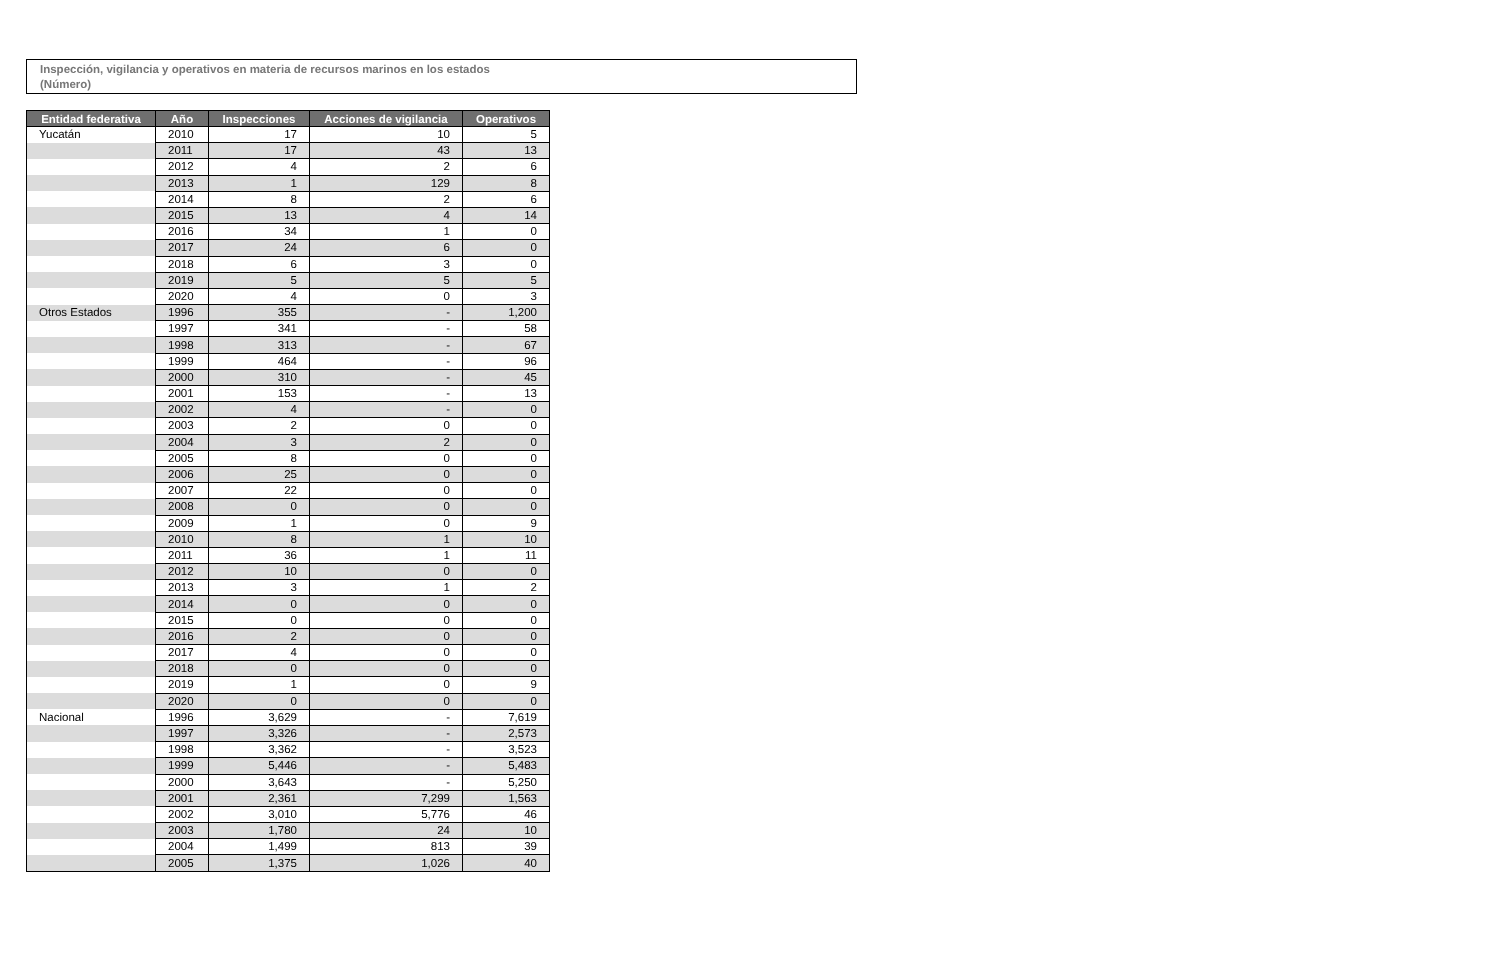Inspección, vigilancia y operativos en materia de recursos marinos en los estados
(Número)
| Entidad federativa | Año | Inspecciones | Acciones de vigilancia | Operativos |
| --- | --- | --- | --- | --- |
| Yucatán | 2010 | 17 | 10 | 5 |
| | 2011 | 17 | 43 | 13 |
| | 2012 | 4 | 2 | 6 |
| | 2013 | 1 | 129 | 8 |
| | 2014 | 8 | 2 | 6 |
| | 2015 | 13 | 4 | 14 |
| | 2016 | 34 | 1 | 0 |
| | 2017 | 24 | 6 | 0 |
| | 2018 | 6 | 3 | 0 |
| | 2019 | 5 | 5 | 5 |
| | 2020 | 4 | 0 | 3 |
| Otros Estados | 1996 | 355 | - | 1,200 |
| | 1997 | 341 | - | 58 |
| | 1998 | 313 | - | 67 |
| | 1999 | 464 | - | 96 |
| | 2000 | 310 | - | 45 |
| | 2001 | 153 | - | 13 |
| | 2002 | 4 | - | 0 |
| | 2003 | 2 | 0 | 0 |
| | 2004 | 3 | 2 | 0 |
| | 2005 | 8 | 0 | 0 |
| | 2006 | 25 | 0 | 0 |
| | 2007 | 22 | 0 | 0 |
| | 2008 | 0 | 0 | 0 |
| | 2009 | 1 | 0 | 9 |
| | 2010 | 8 | 1 | 10 |
| | 2011 | 36 | 1 | 11 |
| | 2012 | 10 | 0 | 0 |
| | 2013 | 3 | 1 | 2 |
| | 2014 | 0 | 0 | 0 |
| | 2015 | 0 | 0 | 0 |
| | 2016 | 2 | 0 | 0 |
| | 2017 | 4 | 0 | 0 |
| | 2018 | 0 | 0 | 0 |
| | 2019 | 1 | 0 | 9 |
| | 2020 | 0 | 0 | 0 |
| Nacional | 1996 | 3,629 | - | 7,619 |
| | 1997 | 3,326 | - | 2,573 |
| | 1998 | 3,362 | - | 3,523 |
| | 1999 | 5,446 | - | 5,483 |
| | 2000 | 3,643 | - | 5,250 |
| | 2001 | 2,361 | 7,299 | 1,563 |
| | 2002 | 3,010 | 5,776 | 46 |
| | 2003 | 1,780 | 24 | 10 |
| | 2004 | 1,499 | 813 | 39 |
| | 2005 | 1,375 | 1,026 | 40 |